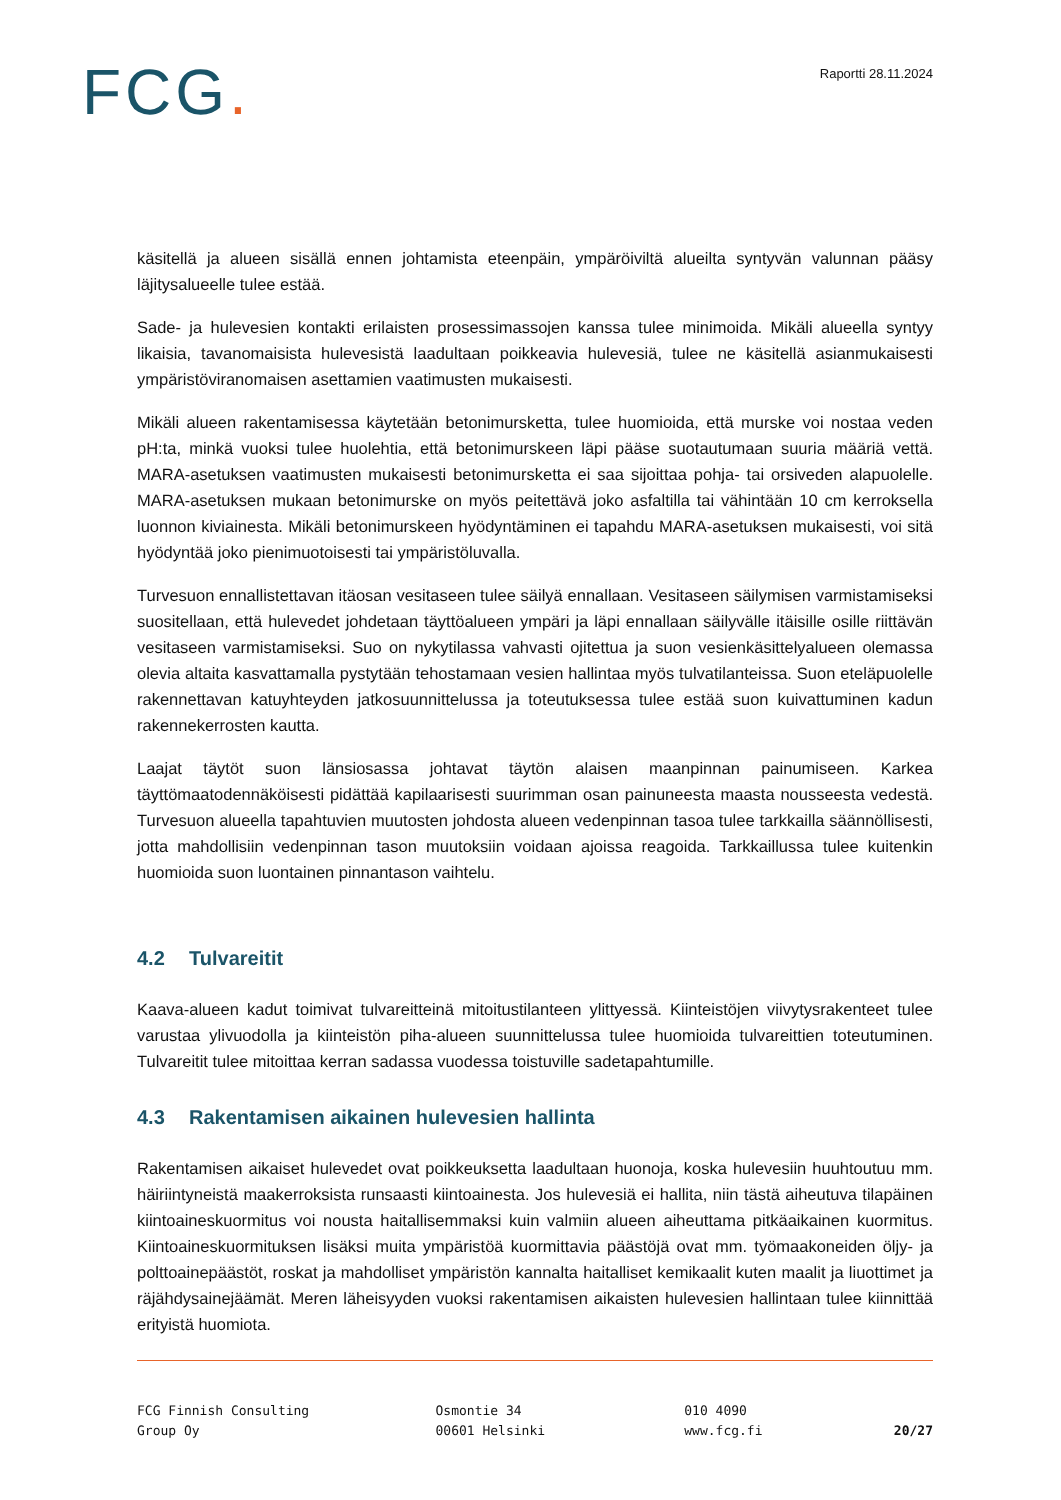FCG.
Raportti 28.11.2024
käsitellä ja alueen sisällä ennen johtamista eteenpäin, ympäröiviltä alueilta syntyvän valunnan pääsy läjitysalueelle tulee estää.
Sade- ja hulevesien kontakti erilaisten prosessimassojen kanssa tulee minimoida. Mikäli alueella syntyy likaisia, tavanomaisista hulevesistä laadultaan poikkeavia hulevesiä, tulee ne käsitellä asianmukaisesti ympäristöviranomaisen asettamien vaatimusten mukaisesti.
Mikäli alueen rakentamisessa käytetään betonimursketta, tulee huomioida, että murske voi nostaa veden pH:ta, minkä vuoksi tulee huolehtia, että betonimurskeen läpi pääse suotautumaan suuria määriä vettä. MARA-asetuksen vaatimusten mukaisesti betonimursketta ei saa sijoittaa pohja- tai orsiveden alapuolelle. MARA-asetuksen mukaan betonimurske on myös peitettävä joko asfaltilla tai vähintään 10 cm kerroksella luonnon kiviainesta. Mikäli betonimurskeen hyödyntäminen ei tapahdu MARA-asetuksen mukaisesti, voi sitä hyödyntää joko pienimuotoisesti tai ympäristöluvalla.
Turvesuon ennallistettavan itäosan vesitaseen tulee säilyä ennallaan. Vesitaseen säilymisen varmistamiseksi suositellaan, että hulevedet johdetaan täyttöalueen ympäri ja läpi ennallaan säilyvälle itäisille osille riittävän vesitaseen varmistamiseksi. Suo on nykytilassa vahvasti ojitettua ja suon vesienkäsittelyalueen olemassa olevia altaita kasvattamalla pystytään tehostamaan vesien hallintaa myös tulvatilanteissa. Suon eteläpuolelle rakennettavan katuyhteyden jatkosuunnittelussa ja toteutuksessa tulee estää suon kuivattuminen kadun rakennekerrosten kautta.
Laajat täytöt suon länsiosassa johtavat täytön alaisen maanpinnan painumiseen. Karkea täyttömaatodennäköisesti pidättää kapilaarisesti suurimman osan painuneesta maasta nousseesta vedestä. Turvesuon alueella tapahtuvien muutosten johdosta alueen vedenpinnan tasoa tulee tarkkailla säännöllisesti, jotta mahdollisiin vedenpinnan tason muutoksiin voidaan ajoissa reagoida. Tarkkaillussa tulee kuitenkin huomioida suon luontainen pinnantason vaihtelu.
4.2 Tulvareitit
Kaava-alueen kadut toimivat tulvareitteinä mitoitustilanteen ylittyessä. Kiinteistöjen viivytysrakenteet tulee varustaa ylivuodolla ja kiinteistön piha-alueen suunnittelussa tulee huomioida tulvareittien toteutuminen. Tulvareitit tulee mitoittaa kerran sadassa vuodessa toistuville sadetapahtumille.
4.3 Rakentamisen aikainen hulevesien hallinta
Rakentamisen aikaiset hulevedet ovat poikkeuksetta laadultaan huonoja, koska hulevesiin huuhtoutuu mm. häiriintyneistä maakerroksista runsaasti kiintoainesta. Jos hulevesiä ei hallita, niin tästä aiheutuva tilapäinen kiintoaineskuormitus voi nousta haitallisemmaksi kuin valmiin alueen aiheuttama pitkäaikainen kuormitus. Kiintoaineskuormituksen lisäksi muita ympäristöä kuormittavia päästöjä ovat mm. työmaakoneiden öljy- ja polttoainepäästöt, roskat ja mahdolliset ympäristön kannalta haitalliset kemikaalit kuten maalit ja liuottimet ja räjähdysainejäämät. Meren läheisyyden vuoksi rakentamisen aikaisten hulevesien hallintaan tulee kiinnittää erityistä huomiota.
FCG Finnish Consulting
Group Oy
Osmontie 34
00601 Helsinki
010 4090
www.fcg.fi
20/27